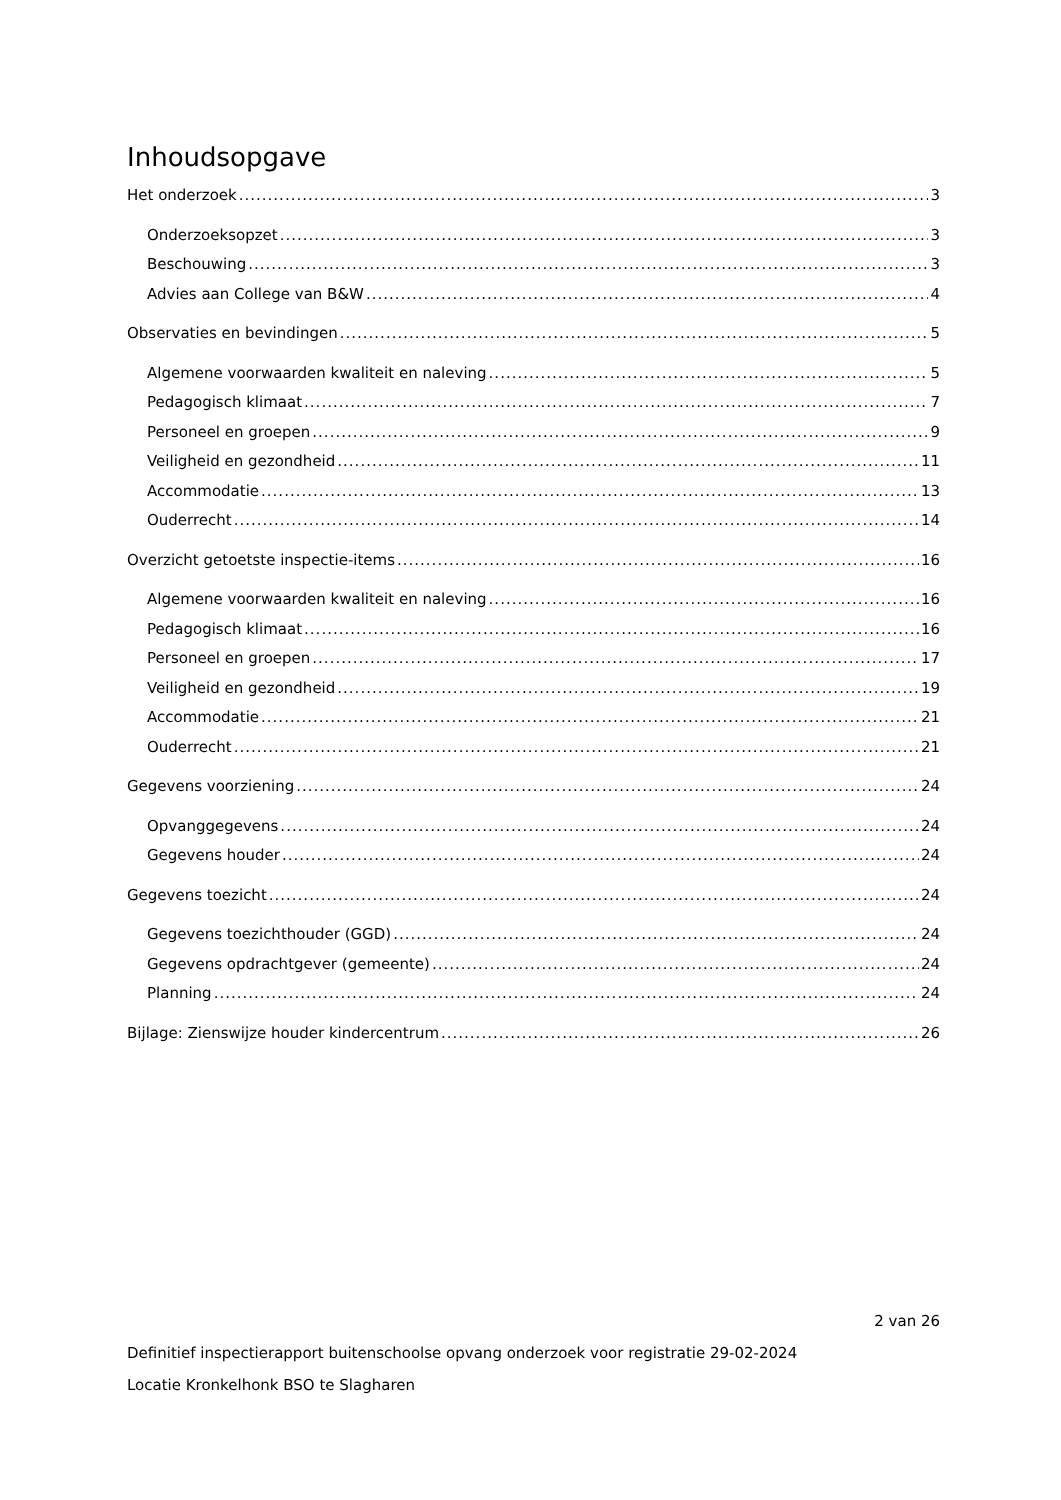Inhoudsopgave
Het onderzoek 3
Onderzoeksopzet 3
Beschouwing 3
Advies aan College van B&W 4
Observaties en bevindingen 5
Algemene voorwaarden kwaliteit en naleving 5
Pedagogisch klimaat 7
Personeel en groepen 9
Veiligheid en gezondheid 11
Accommodatie 13
Ouderrecht 14
Overzicht getoetste inspectie-items 16
Algemene voorwaarden kwaliteit en naleving 16
Pedagogisch klimaat 16
Personeel en groepen 17
Veiligheid en gezondheid 19
Accommodatie 21
Ouderrecht 21
Gegevens voorziening 24
Opvanggegevens 24
Gegevens houder 24
Gegevens toezicht 24
Gegevens toezichthouder (GGD) 24
Gegevens opdrachtgever (gemeente) 24
Planning 24
Bijlage: Zienswijze houder kindercentrum 26
2 van 26
Definitief inspectierapport buitenschoolse opvang onderzoek voor registratie 29-02-2024
Locatie Kronkelhonk BSO te Slagharen